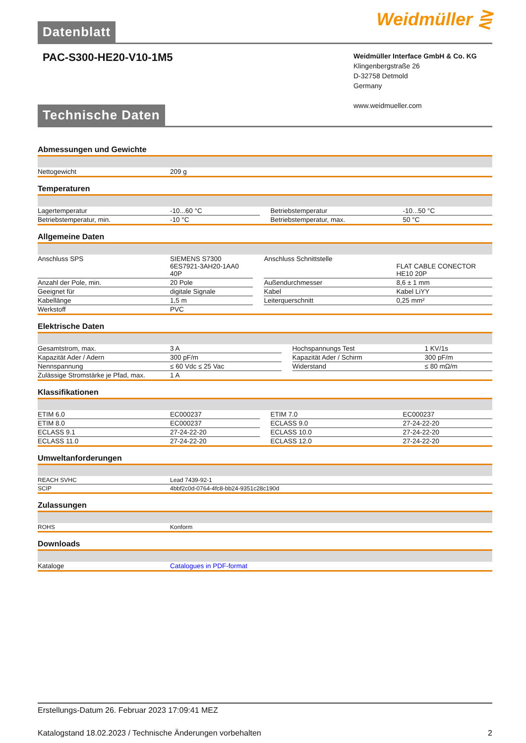Datenblatt
Weidmüller ⋛
PAC-S300-HE20-V10-1M5
Weidmüller Interface GmbH & Co. KG
Klingenbergstraße 26
D-32758 Detmold
Germany
www.weidmueller.com
Technische Daten
Abmessungen und Gewichte
| Nettogewicht | 209 g |
Temperaturen
| Lagertemperatur | -10...60 °C | | Betriebstemperatur | -10...50 °C |
| Betriebstemperatur, min. | -10 °C | | Betriebstemperatur, max. | 50 °C |
Allgemeine Daten
| Anschluss SPS | SIEMENS S7300 6ES7921-3AH20-1AA0 40P | | Anschluss Schnittstelle | FLAT CABLE CONECTOR HE10 20P |
| Anzahl der Pole, min. | 20 Pole | | Außendurchmesser | 8,6 ± 1 mm |
| Geeignet für | digitale Signale | | Kabel | Kabel LiYY |
| Kabellänge | 1,5 m | | Leiterquerschnitt | 0,25 mm² |
| Werkstoff | PVC | | | |
Elektrische Daten
| Gesamtstrom, max. | 3 A | | Hochspannungs Test | 1 KV/1s |
| Kapazität Ader / Adern | 300 pF/m | | Kapazität Ader / Schirm | 300 pF/m |
| Nennspannung | ≤ 60 Vdc ≤ 25 Vac | | Widerstand | ≤ 80 mΩ/m |
| Zulässige Stromstärke je Pfad, max. | 1 A | | | |
Klassifikationen
| ETIM 6.0 | EC000237 | | ETIM 7.0 | EC000237 |
| ETIM 8.0 | EC000237 | | ECLASS 9.0 | 27-24-22-20 |
| ECLASS 9.1 | 27-24-22-20 | | ECLASS 10.0 | 27-24-22-20 |
| ECLASS 11.0 | 27-24-22-20 | | ECLASS 12.0 | 27-24-22-20 |
Umweltanforderungen
| REACH SVHC | Lead 7439-92-1 |
| SCIP | 4bbf2c0d-0764-4fc8-bb24-9351c28c190d |
Zulassungen
| ROHS | Konform |
Downloads
| Kataloge | Catalogues in PDF-format |
Erstellungs-Datum 26. Februar 2023 17:09:41 MEZ
Katalogstand 18.02.2023 / Technische Änderungen vorbehalten 2